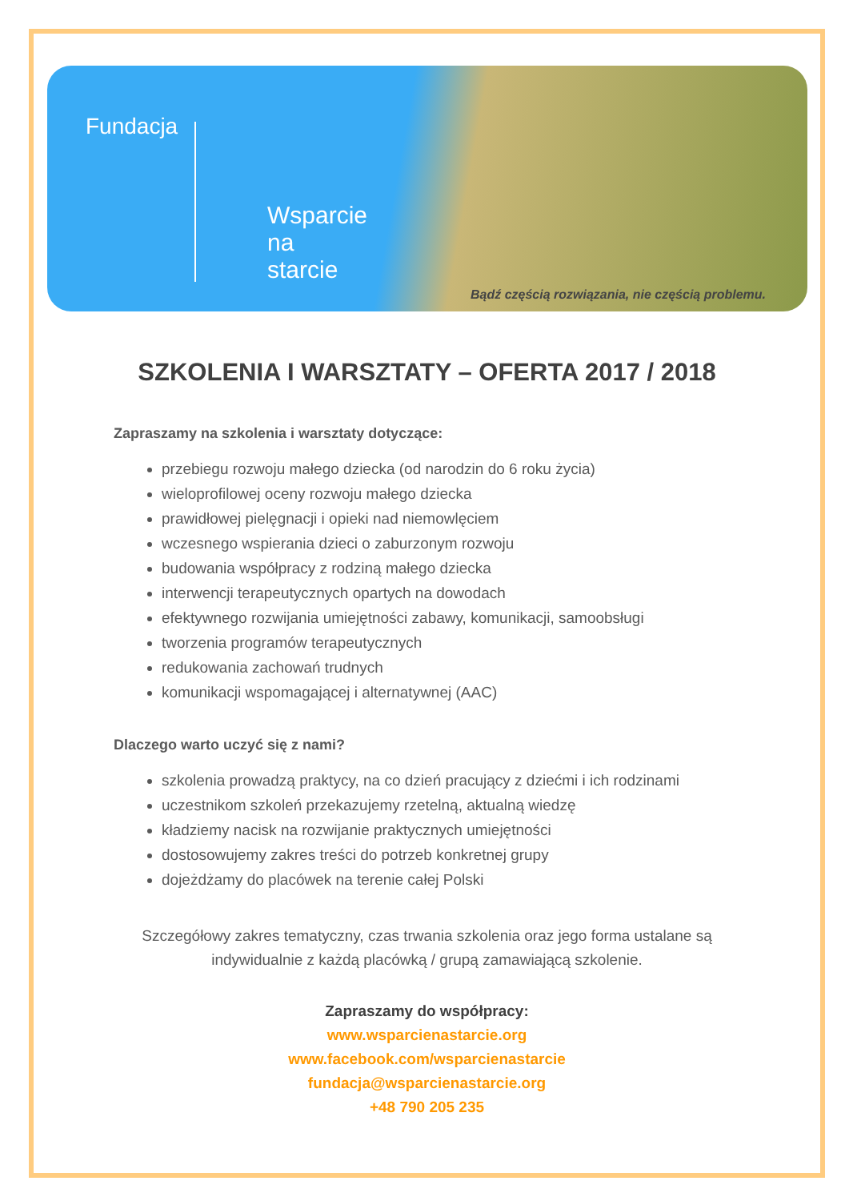Fundacja
Wsparcie
na
starcie
Bądź częścią rozwiązania, nie częścią problemu.
SZKOLENIA I WARSZTATY – OFERTA 2017 / 2018
Zapraszamy na szkolenia i warsztaty dotyczące:
przebiegu rozwoju małego dziecka (od narodzin do 6 roku życia)
wieloprofilowej oceny rozwoju małego dziecka
prawidłowej pielęgnacji i opieki nad niemowlęciem
wczesnego wspierania dzieci o zaburzonym rozwoju
budowania współpracy z rodziną małego dziecka
interwencji terapeutycznych opartych na dowodach
efektywnego rozwijania umiejętności zabawy, komunikacji, samoobsługi
tworzenia programów terapeutycznych
redukowania zachowań trudnych
komunikacji wspomagającej i alternatywnej (AAC)
Dlaczego warto uczyć się z nami?
szkolenia prowadzą praktycy, na co dzień pracujący z dziećmi i ich rodzinami
uczestnikom szkoleń przekazujemy rzetelną, aktualną wiedzę
kładziemy nacisk na rozwijanie praktycznych umiejętności
dostosowujemy zakres treści do potrzeb konkretnej grupy
dojeżdżamy do placówek na terenie całej Polski
Szczegółowy zakres tematyczny, czas trwania szkolenia oraz jego forma ustalane są
indywidualnie z każdą placówką / grupą zamawiającą szkolenie.
Zapraszamy do współpracy:
www.wsparcienastarcie.org
www.facebook.com/wsparcienastarcie
fundacja@wsparcienastarcie.org
+48 790 205 235